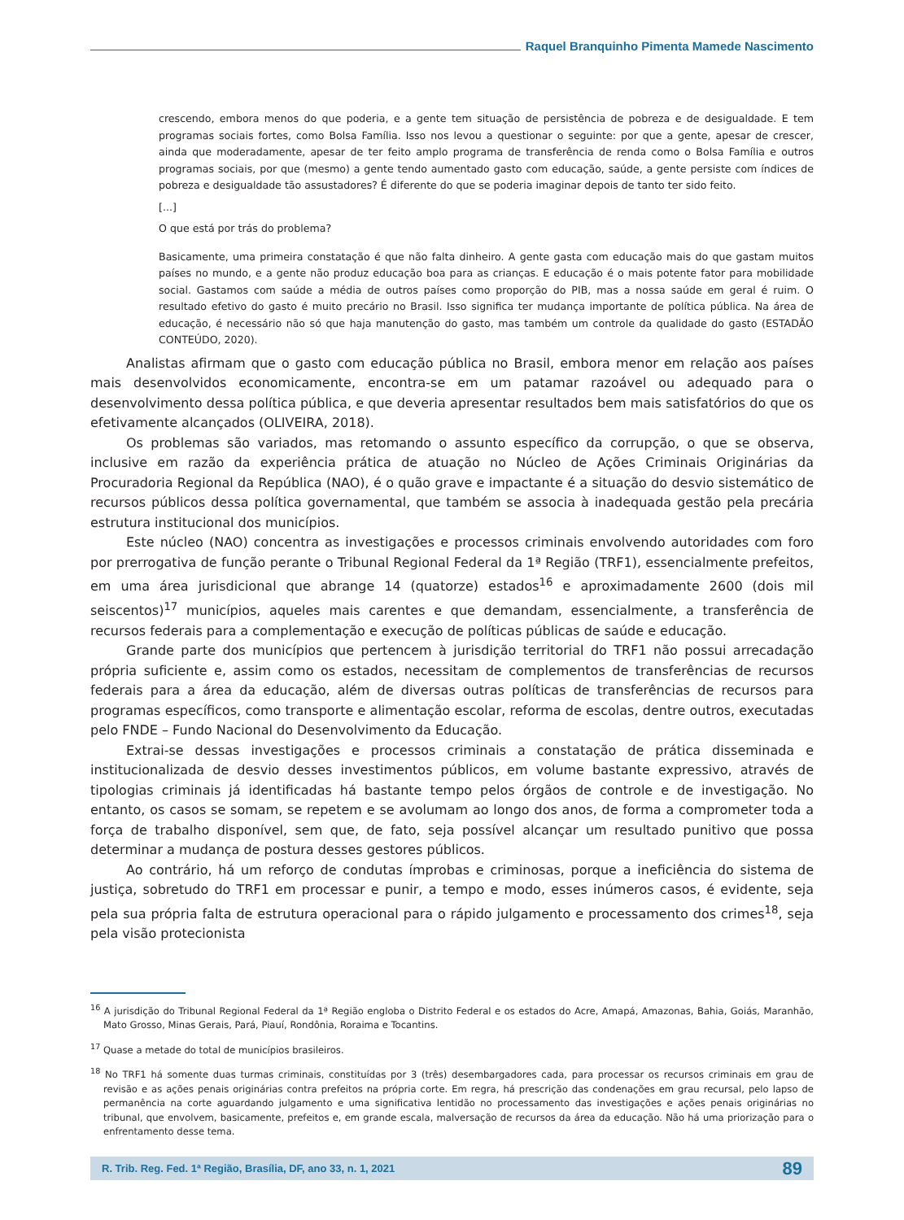Raquel Branquinho Pimenta Mamede Nascimento
crescendo, embora menos do que poderia, e a gente tem situação de persistência de pobreza e de desigualdade. E tem programas sociais fortes, como Bolsa Família. Isso nos levou a questionar o seguinte: por que a gente, apesar de crescer, ainda que moderadamente, apesar de ter feito amplo programa de transferência de renda como o Bolsa Família e outros programas sociais, por que (mesmo) a gente tendo aumentado gasto com educação, saúde, a gente persiste com índices de pobreza e desigualdade tão assustadores? É diferente do que se poderia imaginar depois de tanto ter sido feito.
[...]
O que está por trás do problema?
Basicamente, uma primeira constatação é que não falta dinheiro. A gente gasta com educação mais do que gastam muitos países no mundo, e a gente não produz educação boa para as crianças. E educação é o mais potente fator para mobilidade social. Gastamos com saúde a média de outros países como proporção do PIB, mas a nossa saúde em geral é ruim. O resultado efetivo do gasto é muito precário no Brasil. Isso significa ter mudança importante de política pública. Na área de educação, é necessário não só que haja manutenção do gasto, mas também um controle da qualidade do gasto (ESTADÃO CONTEÚDO, 2020).
Analistas afirmam que o gasto com educação pública no Brasil, embora menor em relação aos países mais desenvolvidos economicamente, encontra-se em um patamar razoável ou adequado para o desenvolvimento dessa política pública, e que deveria apresentar resultados bem mais satisfatórios do que os efetivamente alcançados (OLIVEIRA, 2018).
Os problemas são variados, mas retomando o assunto específico da corrupção, o que se observa, inclusive em razão da experiência prática de atuação no Núcleo de Ações Criminais Originárias da Procuradoria Regional da República (NAO), é o quão grave e impactante é a situação do desvio sistemático de recursos públicos dessa política governamental, que também se associa à inadequada gestão pela precária estrutura institucional dos municípios.
Este núcleo (NAO) concentra as investigações e processos criminais envolvendo autoridades com foro por prerrogativa de função perante o Tribunal Regional Federal da 1ª Região (TRF1), essencialmente prefeitos, em uma área jurisdicional que abrange 14 (quatorze) estados<sup>16</sup> e aproximadamente 2600 (dois mil seiscentos)<sup>17</sup> municípios, aqueles mais carentes e que demandam, essencialmente, a transferência de recursos federais para a complementação e execução de políticas públicas de saúde e educação.
Grande parte dos municípios que pertencem à jurisdição territorial do TRF1 não possui arrecadação própria suficiente e, assim como os estados, necessitam de complementos de transferências de recursos federais para a área da educação, além de diversas outras políticas de transferências de recursos para programas específicos, como transporte e alimentação escolar, reforma de escolas, dentre outros, executadas pelo FNDE – Fundo Nacional do Desenvolvimento da Educação.
Extrai-se dessas investigações e processos criminais a constatação de prática disseminada e institucionalizada de desvio desses investimentos públicos, em volume bastante expressivo, através de tipologias criminais já identificadas há bastante tempo pelos órgãos de controle e de investigação. No entanto, os casos se somam, se repetem e se avolumam ao longo dos anos, de forma a comprometer toda a força de trabalho disponível, sem que, de fato, seja possível alcançar um resultado punitivo que possa determinar a mudança de postura desses gestores públicos.
Ao contrário, há um reforço de condutas ímprobas e criminosas, porque a ineficiência do sistema de justiça, sobretudo do TRF1 em processar e punir, a tempo e modo, esses inúmeros casos, é evidente, seja pela sua própria falta de estrutura operacional para o rápido julgamento e processamento dos crimes<sup>18</sup>, seja pela visão protecionista
<sup>16</sup> A jurisdição do Tribunal Regional Federal da 1ª Região engloba o Distrito Federal e os estados do Acre, Amapá, Amazonas, Bahia, Goiás, Maranhão, Mato Grosso, Minas Gerais, Pará, Piauí, Rondônia, Roraima e Tocantins.
<sup>17</sup> Quase a metade do total de municípios brasileiros.
<sup>18</sup> No TRF1 há somente duas turmas criminais, constituídas por 3 (três) desembargadores cada, para processar os recursos criminais em grau de revisão e as ações penais originárias contra prefeitos na própria corte. Em regra, há prescrição das condenações em grau recursal, pelo lapso de permanência na corte aguardando julgamento e uma significativa lentidão no processamento das investigações e ações penais originárias no tribunal, que envolvem, basicamente, prefeitos e, em grande escala, malversação de recursos da área da educação. Não há uma priorização para o enfrentamento desse tema.
R. Trib. Reg. Fed. 1ª Região, Brasília, DF, ano 33, n. 1, 2021 89